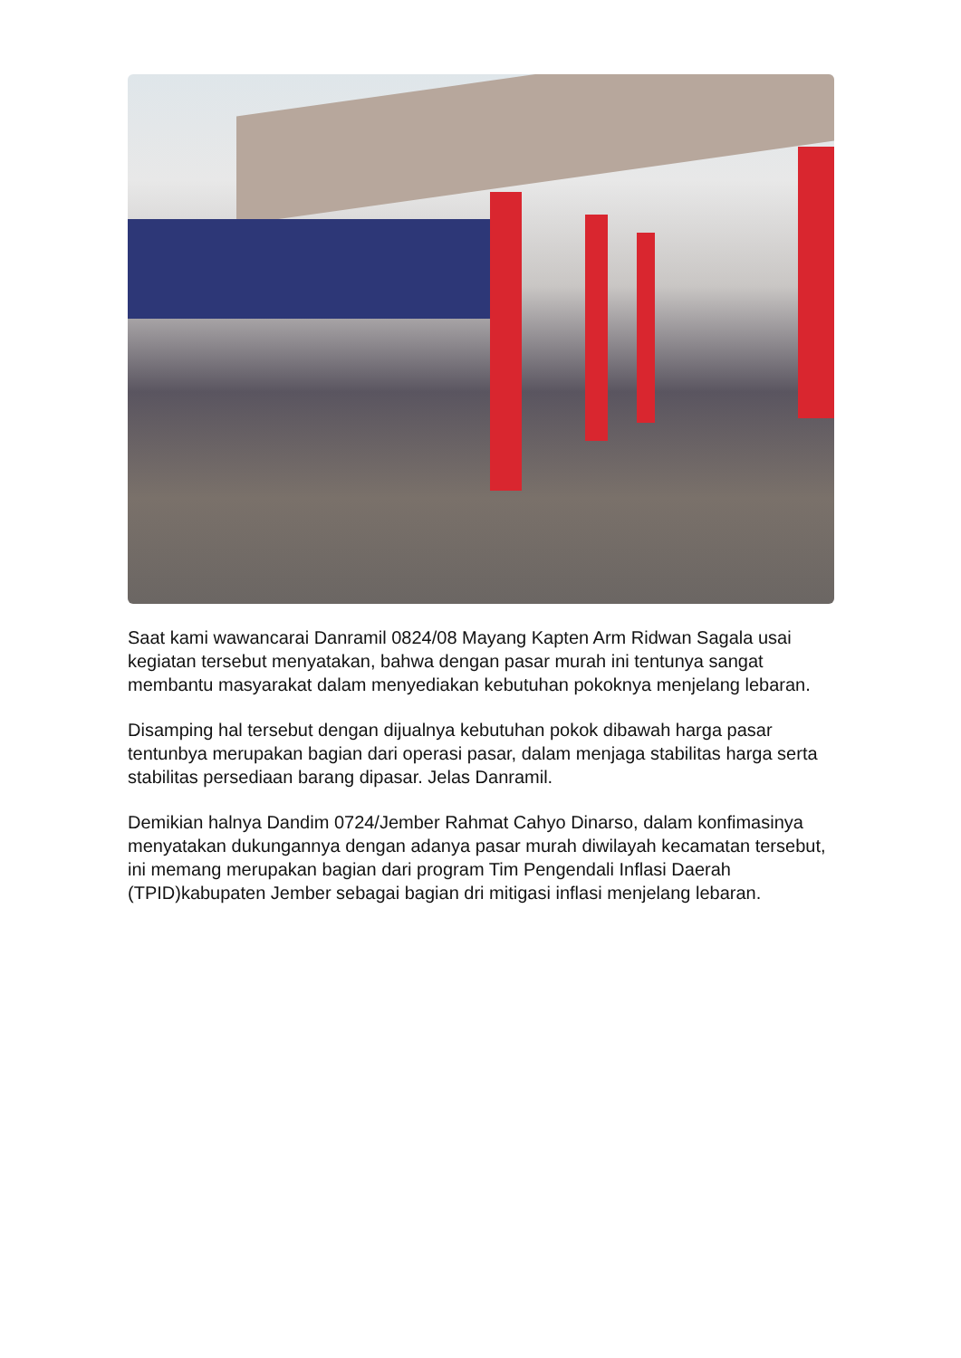Saat kami wawancarai Danramil 0824/08 Mayang Kapten Arm Ridwan Sagala usai kegiatan tersebut menyatakan, bahwa dengan pasar murah ini tentunya sangat membantu masyarakat dalam menyediakan kebutuhan pokoknya menjelang lebaran.
Disamping hal tersebut dengan dijualnya kebutuhan pokok dibawah harga pasar tentunbya merupakan bagian dari operasi pasar, dalam menjaga stabilitas harga serta stabilitas persediaan barang dipasar. Jelas Danramil.
Demikian halnya Dandim 0724/Jember Rahmat Cahyo Dinarso, dalam konfimasinya menyatakan dukungannya dengan adanya pasar murah diwilayah kecamatan tersebut, ini memang merupakan bagian dari program Tim Pengendali Inflasi Daerah (TPID)kabupaten Jember sebagai bagian dri mitigasi inflasi menjelang lebaran.